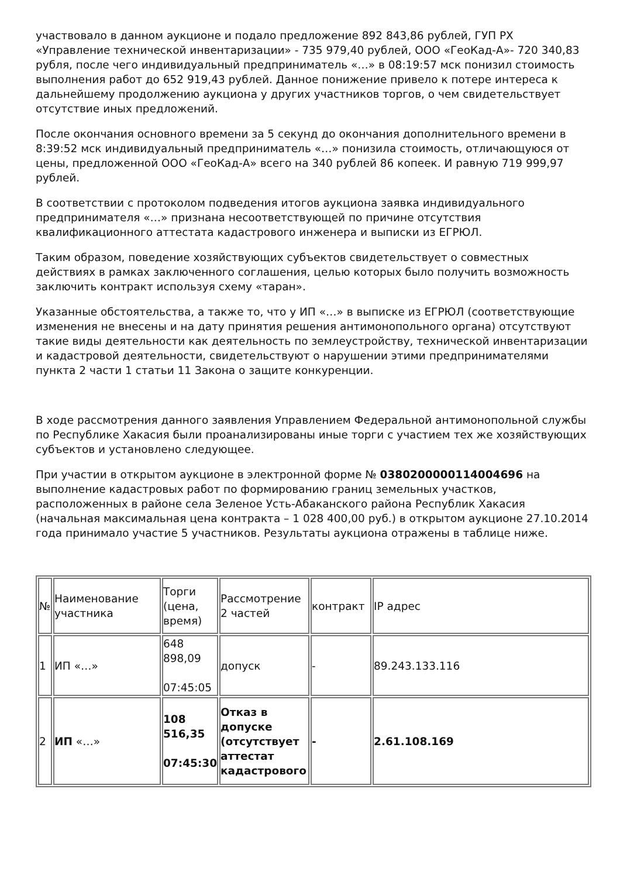участвовало в данном аукционе и подало предложение 892 843,86 рублей, ГУП РХ «Управление технической инвентаризации» - 735 979,40 рублей, ООО «ГеоКад-А»- 720 340,83 рубля, после чего индивидуальный предприниматель «…» в 08:19:57 мск понизил стоимость выполнения работ до 652 919,43 рублей. Данное понижение привело к потере интереса к дальнейшему продолжению аукциона у других участников торгов, о чем свидетельствует отсутствие иных предложений.
После окончания основного времени за 5 секунд до окончания дополнительного времени в 8:39:52 мск индивидуальный предприниматель «…» понизила стоимость, отличающуюся от цены, предложенной ООО «ГеоКад-А» всего на 340 рублей 86 копеек. И равную 719 999,97 рублей.
В соответствии с протоколом подведения итогов аукциона заявка индивидуального предпринимателя «…» признана несоответствующей по причине отсутствия квалификационного аттестата кадастрового инженера и выписки из ЕГРЮЛ.
Таким образом, поведение хозяйствующих субъектов свидетельствует о совместных действиях в рамках заключенного соглашения, целью которых было получить возможность заключить контракт используя схему «таран».
Указанные обстоятельства, а также то, что у ИП «…» в выписке из ЕГРЮЛ (соответствующие изменения не внесены и на дату принятия решения антимонопольного органа) отсутствуют такие виды деятельности как деятельность по землеустройству, технической инвентаризации и кадастровой деятельности, свидетельствуют о нарушении этими предпринимателями пункта 2 части 1 статьи 11 Закона о защите конкуренции.
В ходе рассмотрения данного заявления Управлением Федеральной антимонопольной службы по Республике Хакасия были проанализированы иные торги с участием тех же хозяйствующих субъектов и установлено следующее.
При участии в открытом аукционе в электронной форме № 0380200000114004696 на выполнение кадастровых работ по формированию границ земельных участков, расположенных в районе села Зеленое Усть-Абаканского района Республик Хакасия (начальная максимальная цена контракта – 1 028 400,00 руб.) в открытом аукционе 27.10.2014 года принимало участие 5 участников. Результаты аукциона отражены в таблице ниже.
| № | Наименование участника | Торги (цена, время) | Рассмотрение 2 частей | контракт | IP адрес |
| 1 | ИП «…» | 648 898,09 07:45:05 | допуск | - | 89.243.133.116 |
| 2 | ИП «…» | 108 516,35 07:45:30 | Отказ в допуске (отсутствует аттестат кадастрового | - | 2.61.108.169 |